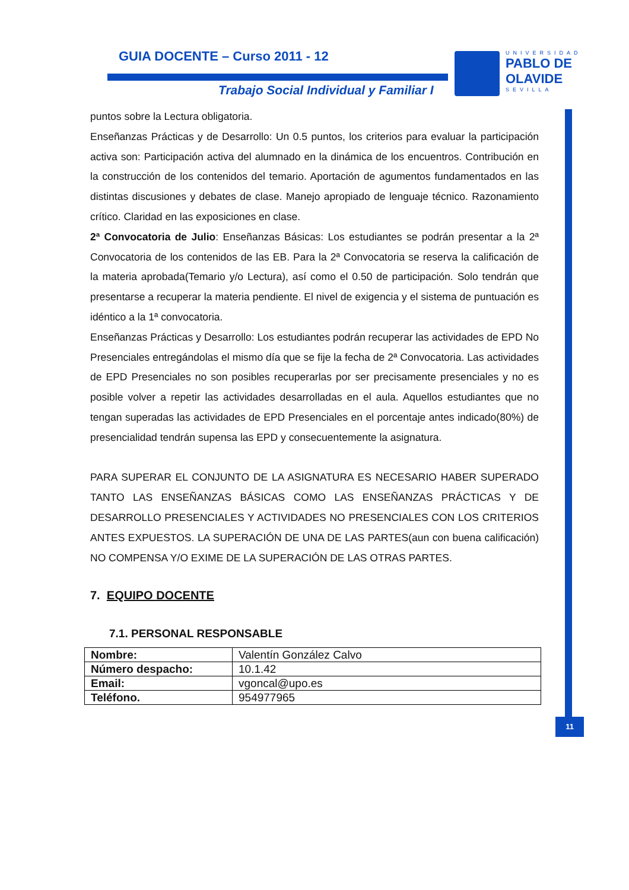GUIA DOCENTE – Curso 2011 - 12
Trabajo Social Individual y Familiar I
UNIVERSIDAD
PABLO DE OLAVIDE
SEVILLA
11
puntos sobre la Lectura obligatoria.
Enseñanzas Prácticas y de Desarrollo: Un 0.5 puntos, los criterios para evaluar la participación activa son: Participación activa del alumnado en la dinámica de los encuentros. Contribución en la construcción de los contenidos del temario. Aportación de agumentos fundamentados en las distintas discusiones y debates de clase. Manejo apropiado de lenguaje técnico. Razonamiento crítico. Claridad en las exposiciones en clase.
2ª Convocatoria de Julio: Enseñanzas Básicas: Los estudiantes se podrán presentar a la 2ª Convocatoria de los contenidos de las EB. Para la 2ª Convocatoria se reserva la calificación de la materia aprobada(Temario y/o Lectura), así como el 0.50 de participación. Solo tendrán que presentarse a recuperar la materia pendiente. El nivel de exigencia y el sistema de puntuación es idéntico a la 1ª convocatoria.
Enseñanzas Prácticas y Desarrollo: Los estudiantes podrán recuperar las actividades de EPD No Presenciales entregándolas el mismo día que se fije la fecha de 2ª Convocatoria. Las actividades de EPD Presenciales no son posibles recuperarlas por ser precisamente presenciales y no es posible volver a repetir las actividades desarrolladas en el aula. Aquellos estudiantes que no tengan superadas las actividades de EPD Presenciales en el porcentaje antes indicado(80%) de presencialidad tendrán supensa las EPD y consecuentemente la asignatura.
PARA SUPERAR EL CONJUNTO DE LA ASIGNATURA ES NECESARIO HABER SUPERADO TANTO LAS ENSEÑANZAS BÁSICAS COMO LAS ENSEÑANZAS PRÁCTICAS Y DE DESARROLLO PRESENCIALES Y ACTIVIDADES NO PRESENCIALES CON LOS CRITERIOS ANTES EXPUESTOS. LA SUPERACIÓN DE UNA DE LAS PARTES(aun con buena calificación) NO COMPENSA Y/O EXIME DE LA SUPERACIÓN DE LAS OTRAS PARTES.
7. EQUIPO DOCENTE
7.1. PERSONAL RESPONSABLE
| Nombre: | Valentín González Calvo |
| Número despacho: | 10.1.42 |
| Email: | vgoncal@upo.es |
| Teléfono. | 954977965 |